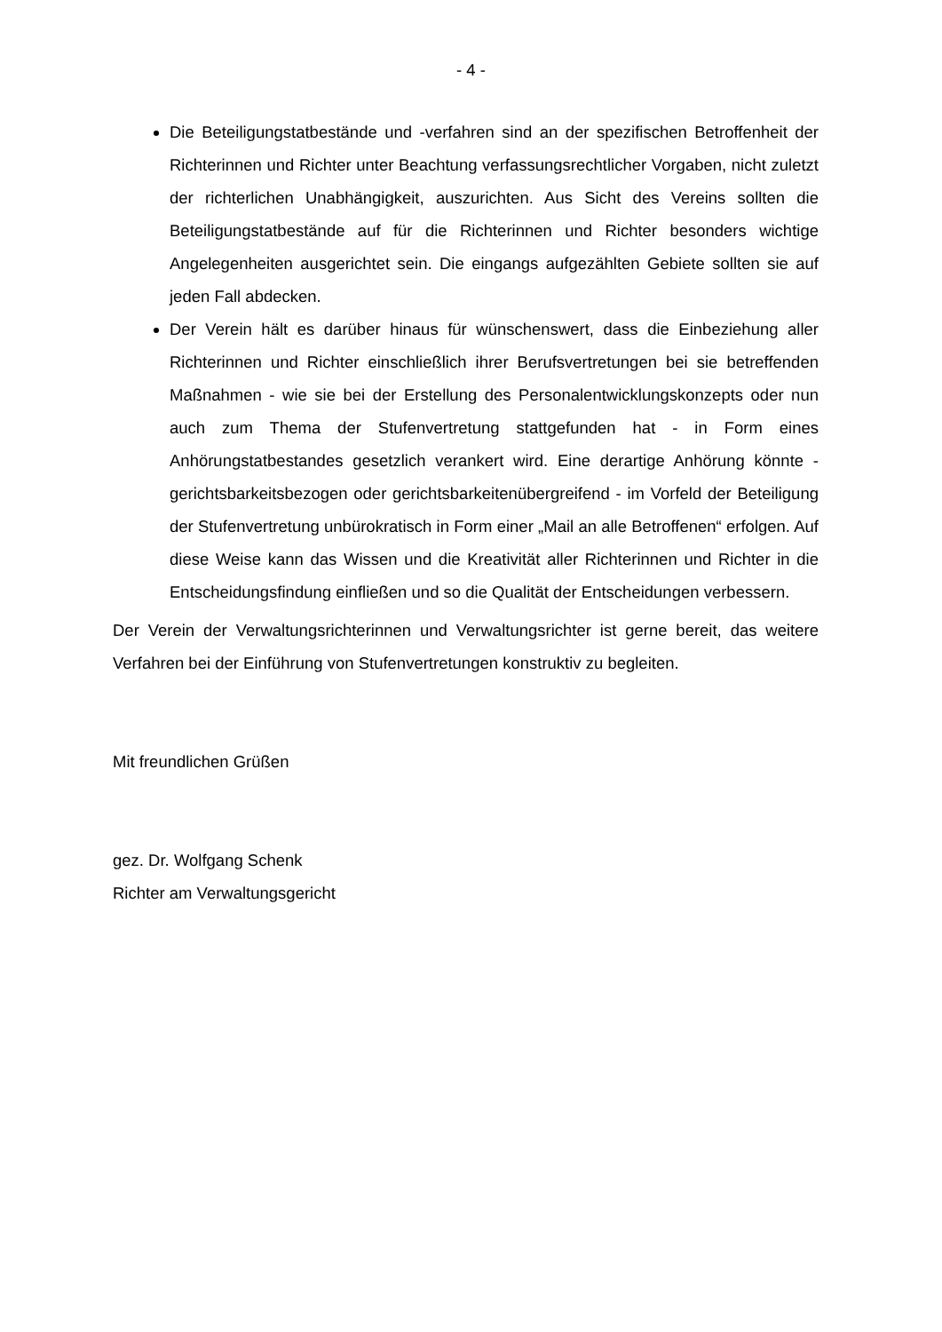- 4 -
Die Beteiligungstatbestände und -verfahren sind an der spezifischen Betroffenheit der Richterinnen und Richter unter Beachtung verfassungsrechtlicher Vorgaben, nicht zuletzt der richterlichen Unabhängigkeit, auszurichten. Aus Sicht des Vereins sollten die Beteiligungstatbestände auf für die Richterinnen und Richter besonders wichtige Angelegenheiten ausgerichtet sein. Die eingangs aufgezählten Gebiete sollten sie auf jeden Fall abdecken.
Der Verein hält es darüber hinaus für wünschenswert, dass die Einbeziehung aller Richterinnen und Richter einschließlich ihrer Berufsvertretungen bei sie betreffenden Maßnahmen - wie sie bei der Erstellung des Personalentwicklungskonzepts oder nun auch zum Thema der Stufenvertretung stattgefunden hat - in Form eines Anhörungstatbestandes gesetzlich verankert wird. Eine derartige Anhörung könnte - gerichtsbarkeitsbezogen oder gerichtsbarkeitenübergreifend - im Vorfeld der Beteiligung der Stufenvertretung unbürokratisch in Form einer „Mail an alle Betroffenen“ erfolgen. Auf diese Weise kann das Wissen und die Kreativität aller Richterinnen und Richter in die Entscheidungsfindung einfließen und so die Qualität der Entscheidungen verbessern.
Der Verein der Verwaltungsrichterinnen und Verwaltungsrichter ist gerne bereit, das weitere Verfahren bei der Einführung von Stufenvertretungen konstruktiv zu begleiten.
Mit freundlichen Grüßen
gez. Dr. Wolfgang Schenk
Richter am Verwaltungsgericht